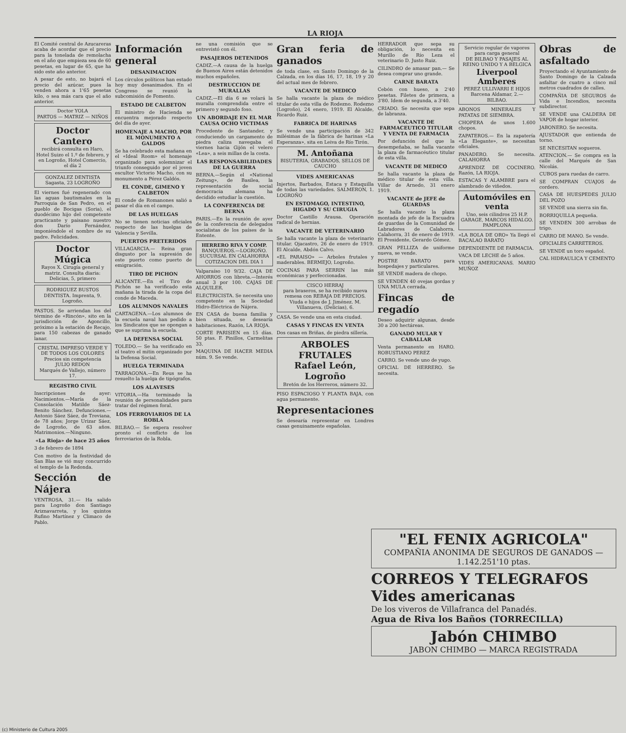LA RIOJA
El Comité central de Azucareras acaba de acordar que el precio para la tonelada de remolacha en el año que empieza sea de 60 pesetas, en lugar de 65, que ha sido este año anterior.
A pesar de esto, no bajará el precio del azúcar, pues la venden ahora a 1'65 pesetas kilo, o sea más cara que el año anterior.
Doctor YOLA
PARTOS — MATRIZ — NIÑOS
Doctor Cantero
recibirá consulta en Haro, Hotel Suizo el 1.º de febrero, y en Logroño, Hotel Comercio, el día 2
GONZALEZ DENTISTA Sagasta, 23 LOGROÑO
El viernes fué regenerado con las aguas bautismales en la Parroquia de San Pedro, en el pueblo de Bocigas (Soria), el duodécimo hijo del competente practicante y paisano nuestro don Darío Fernández, imponiéndole el nombre de su padre. Felicidades.
Doctor Múgica
Rayos X. Cirugía general y matriz. Consulta diaria: Delicias, 5, primero
RODRIGUEZ BUSTOS DENTISTA. Imprenta, 9. Logroño.
PASTOS. Se arriendan los del término de «Rincón», sito en la jurisdicción de Agoncillo, próximo a la estación de Recajo, para 150 cabezas de ganado lanar.
CRISTAL IMPRESO VERDE Y DE TODOS LOS COLORES
Precios sin competencia
JULIO REDON
Marqués de Vallejo, número 17.
REGISTRO CIVIL
Inscripciones de ayer: Nacimientos.—María de la Consolación Matilde Sáez-Benito Sánchez. Defunciones.—Antonio Sáez Sáez, de Treviana, de 78 años; Jorge Urizar Sáez, de Logroño, de 63 años. Matrimonios.—Ninguno.
«La Rioja» de hace 25 años
3 de febrero de 1894
Con motivo de la festividad de San Blas se vió muy concurrido el templo de la Redonda.
Sección de Nájera
VENTROSA, 31.— Ha salido para Logroño don Santiago Ariznavarreta, y los quintos Rufino Martínez y Climaco de Pablo.
Información general
DESANIMACION
Los círculos políticos han estado hoy muy desanimados. En el Congreso se reunió la subcomisión de Fomento.
ESTADO DE CALBETON
El ministro de Hacienda se encuentra mejorado respecto del día de ayer.
HOMENAJE A MACHO, POR EL MONUMENTO A GALDOS
Se ha celebrado esta mañana en el «Ideal Room» el homenaje organizado para solemnizar el triunfo conseguido por el joven escultor Victorio Macho, con su monumento a Pérez Galdós.
EL CONDE, GIMENO Y CALBETON
El conde de Romanones salió a pasar el día en el campo.
DE LAS HUELGAS
No se tienen noticias oficiales respecto de las huelgas de Valencia y Sevilla.
PUERTOS PRETERIDOS
VILLAGARCIA.— Reina gran disgusto por la supresión de este puerto como puerto de emigración.
TIRO DE PICHON
ALICANTE.—En el Tiro de Pichón se ha verificado esta mañana la tirada de la copa del conde de Maceda.
LOS ALUMNOS NAVALES
CARTAGENA.—Los alumnos de la escuela naval han pedido a los Sindicatos que se opongan a que se suprima la escuela.
LA DEFENSA SOCIAL
TOLEDO.— Se ha verificado en el teatro el mitin organizado por la Defensa Social.
HUELGA TERMINADA
TARRAGONA.—En Reus se ha resuelto la huelga de tipógrafos.
LOS ALAVESES
VITORIA.—Ha terminado la reunión de personalidades para tratar del régimen foral.
LOS FERROVIARIOS DE LA ROBLA
BILBAO.— Se espera resolver pronto el conflicto de los ferroviarios de la Robla.
ne una comisión que se entrevistó con él.
PASAJEROS DETENIDOS
CADIZ.—A causa de la huelga de Buenos Aires están detenidos muchos españoles.
DESTRUCCION DE MURALLAS
CADIZ.—El día 6 se volará la muralla comprendida entre el primero y segundo foso.
UN ABORDAJE EN EL MAR CAUSA OCHO VICTIMAS
Procedente de Santander, y conduciendo un cargamento de piedra caliza navegaba el viernes hacia Gijón el velero «Lea», a seis millas de la costa.
LAS RESPONSABILIDADES DE LA GUERRA
BERNA.—Según el «National Zeitung», de Basilea, la representación de social democracia alemana ha decidido estudiar la cuestión.
LA CONFERENCIA DE BERNA
PARIS.—En la reunión de ayer de la conferencia de delegados socialistas de los países de la Entente.
HERRERO RIVA Y COMP.
BANQUEROS.—LOGROÑO.
SUCURSAL EN CALAHORRA
COTIZACION DEL DIA 1
Valparaíso 10 9/32. CAJA DE AHORROS con libreta.—Interés anual 3 por 100. CAJAS DE ALQUILER.
ELECTRICISTA. Se necesita uno competente en la Sociedad Hidro-Eléctrica de Nájera.
EN CASA de buena familia y bien situada, se desearía habitaciones. Razón, LA RIOJA.
CORTE PARISIEN en 15 días. 50 ptas. F. Pinillos, Carmelitas 33.
MAQUINA DE HACER MEDIA núm. 9. Se vende.
Gran feria de ganados
de toda clase, en Santo Domingo de la Calzada, en los días 16, 17, 18, 19 y 20 del actual mes de febrero.
VACANTE DE MEDICO
Se halla vacante la plaza de médico titular de esta villa de Rodezno. Rodezno (Logroño), 24 enero, 1919. El Alcalde, Ricardo Ruiz.
FABRICA DE HARINAS
Se vende una participación de 342 milésimas de la fábrica de harinas «La Esperanza», sita en Leiva de Río Tirón.
M. Antoñana
BISUTERIA, GRABADOS, SELLOS DE CAUCHO
VIDES AMERICANAS
Injertos, Barbados, Estaca y Estaquilla de todas las variedades. SALMERON, 1. LOGROÑO
EN ESTOMAGO, INTESTINO, HIGADO Y SU CIRUGIA
Doctor Castillo Arausa. Operación radical de hernias.
VACANTE DE VETERINARIO
Se halla vacante la plaza de veterinario titular. Ojacastro, 26 de enero de 1919. El Alcalde, Abdón Calvo.
«EL PARAISO» — Arboles frutales y maderables. BERMEJO, Logroño.
COCINAS PARA SERRIN las más económicas y perfeccionadas.
CISCO HERRAJ
para braseros, se ha recibido nueva remesa con REBAJA DE PRECIOS. Viuda e hijos de J. Jiménez. M. Villanueva, (Delicias), 6.
CASA. Se vende una en esta ciudad.
CASAS Y FINCAS EN VENTA
Dos casas en Briñas, de piedra sillería.
ARBOLES FRUTALES
Rafael León, Logroño
Bretón de los Herreros, número 32.
PISO ESPACIOSO Y PLANTA BAJA, con agua permanente.
Representaciones
Se desearía representar en Londres casas genuinamente españolas.
HERRADOR que sepa su obligación, lo necesita en Murillo de Río Leza el veterinario D. Justo Ruiz.
CILINDRO de amasar pan.— Se desea comprar uno grande.
CARNE BARATA
Cebón con hueso, a 2'40 pesetas. Filetes de primera, a 3'80. Idem de segunda, a 3'40.
CRIADO. Se necesita que sepa de labranza.
VACANTE DE FARMACEUTICO TITULAR Y VENTA DE FARMACIA
Por defunción del que la desempeñaba, se halla vacante la plaza de farmacéutico titular de esta villa.
VACANTE DE MEDICO
Se halla vacante la plaza de médico titular de esta villa. Villar de Arnedo, 31 enero 1919.
VACANTE de JEFE de GUARDAS
Se halla vacante la plaza montada de jefe de la Escuadra de guardas de la Comunidad de Labradores de Calahorra. Calahorra, 31 de enero de 1919. El Presidente, Gerardo Gómez.
GRAN PELLIZA de uniforme nueva, se vende.
POSTRE BARATO para hospedajes y particulares.
SE VENDE madera de chopo.
SE VENDEN 40 ovejas gordas y UNA MULA cerrada.
Fincas de regadío
Deseo adquirir algunas, desde 30 a 200 hectáreas.
GANADO MULAR Y CABALLAR
Venta permanente en HARO. ROBUSTIANO PEREZ
CARRO. Se vende uno de yugo.
OFICIAL DE HERRERO. Se necesita.
Servicio regular de vapores para carga general
DE BILBAO Y PASAJES AL REINO UNIDO Y A BELGICA
Liverpool
Amberes
PEREZ ULLIVARRI E HIJOS Barcena Aldamar, 2.— BILBAO.
ABONOS MINERALES Y PATATAS DE SIEMBRA.
CHOPERA de unos 1.600 chopos.
ZAPATEROS.— En la zapatería «La Elegante», se necesitan oficiales.
PANADERO. Se necesita. CALAHORRA
APRENDIZ DE COCINERO. Razón, LA RIOJA.
ESTACAS Y ALAMBRE para el alambrado de viñedos.
Automóviles en venta
Uno, seis cilindros 25 H.P.
GARAGE, MARCOS HIDALGO. PAMPLONA
«LA BOLA DE ORO» Ya llegó el BACALAO BARATO
DEPENDIENTE DE FARMACIA.
VACA DE LECHE de 5 años.
VIDES AMERICANAS. MARIO MUÑOZ
Obras de asfaltado
Proyectando el Ayuntamiento de Santo Domingo de la Calzada asfaltar de cuatro a cinco mil metros cuadrados de calles.
COMPAÑIA DE SEGUROS de Vida e Incendios, necesita subdirector.
SE VENDE una CALDERA DE VAPOR de hogar interior.
JABONERO. Se necesita.
AJUSTADOR que entienda de torno.
SE NECESITAN sogueros.
ATENCION.— Se compra en la calle del Marqués de San Nicolás.
CUBOS para ruedas de carro.
SE COMPRAN CUAJOS de cordero.
CASA DE HUESPEDES JULIO DEL POZO
SE VENDE una sierra sin fin.
BORRIQUILLA pequeña.
SE VENDEN 300 arrobas de trigo.
CARRO DE MANO. Se vende.
OFICIALES CARRETEROS.
SE VENDE un toro español.
CAL HIDRAULICA Y CEMENTO
"EL FENIX AGRICOLA"
COMPAÑIA ANONIMA DE SEGUROS DE GANADOS — 1.142.251'10 ptas.
CORREOS Y TELEGRAFOS
Vides americanas
De los viveros de Villafranca del Panadés.
Agua de Riva los Baños (TORRECILLA)
Jabón CHIMBO
JABON CHIMBO — MARCA REGISTRADA
(c) Ministerio de Cultura 2005